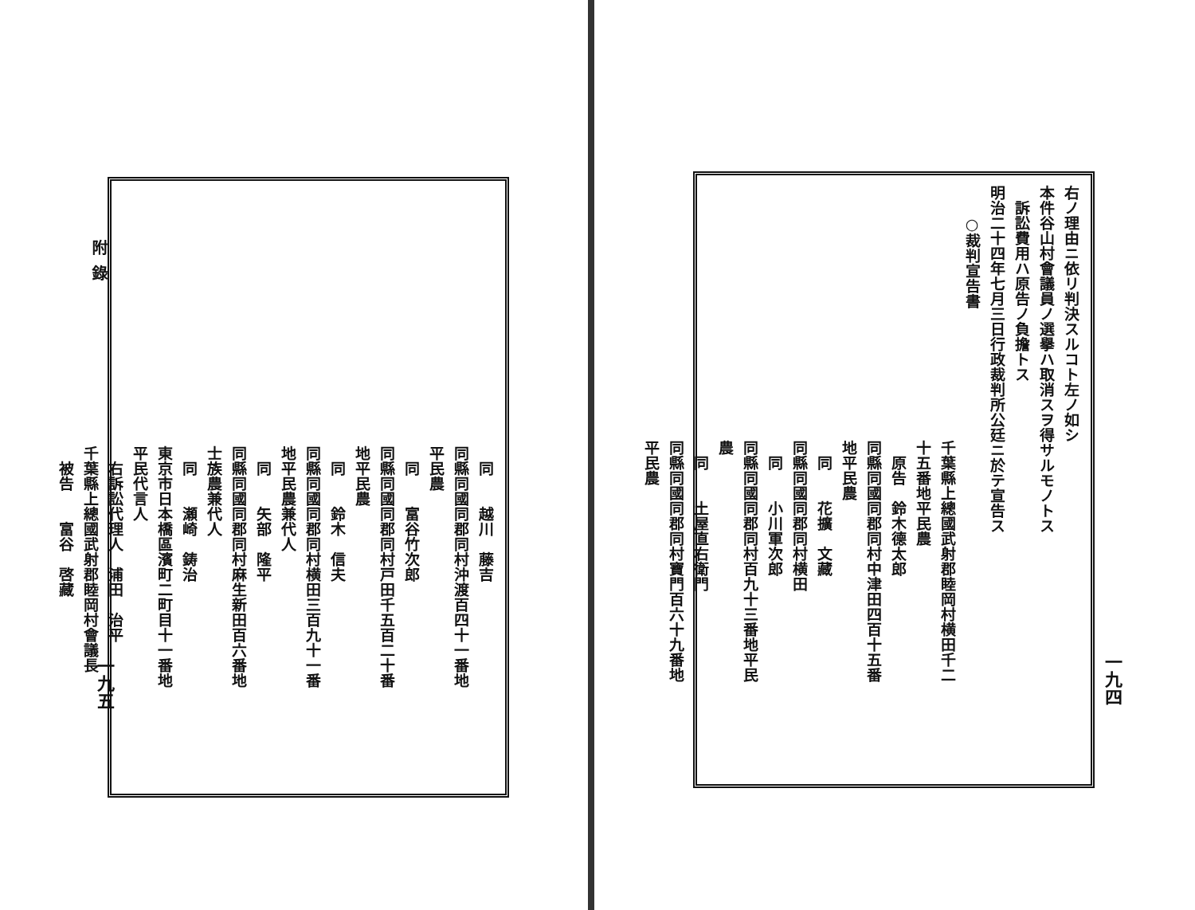右ノ理由ニ依リ判決スルコト左ノ如シ
本件谷山村會議員ノ選擧ハ取消スヲ得サルモノトス
　訴訟費用ハ原告ノ負擔トス
明治二十四年七月三日行政裁判所公廷ニ於テ宣告ス
　　○裁判宣告書
千葉縣上總國武射郡睦岡村横田千二
十五番地平民農
　原告　鈴木德太郎
同縣同國同郡同村中津田四百十五番
地平民農
　同　　花擴　文藏
同縣同國同郡同村横田
　同　　小川軍次郎
同縣同國同郡同村百九十三番地平民
農
　同　　土屋直右衛門
同縣同國同郡同村寶門百六十九番地
平民農
一九四
　同　　越川　藤吉
同縣同國同郡同村沖渡百四十一番地
平民農
　同　　富谷竹次郎
同縣同國同郡同村戸田千五百二十番
地平民農
　同　　鈴木　信夫
同縣同國同郡同村横田三百九十一番
地平民農兼代人
　同　　矢部　隆平
同縣同國同郡同村麻生新田百六番地
士族農兼代人
　同　　瀬崎　鋳治
東京市日本橋區濱町二町目十一番地
平民代言人
　右訴訟代理人　浦田　治平
千葉縣上總國武射郡睦岡村會議長
　被告　　富谷　啓藏
附錄
一九五